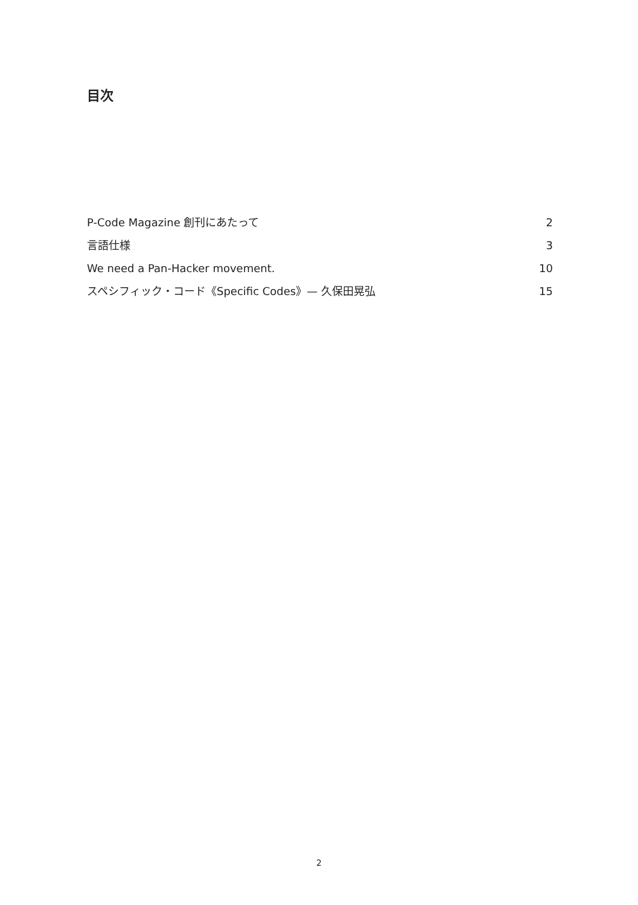目次
P-Code Magazine 創刊にあたって 2
言語仕様 3
We need a Pan-Hacker movement. 10
スペシフィック・コード《Specific Codes》— 久保田晃弘 15
2